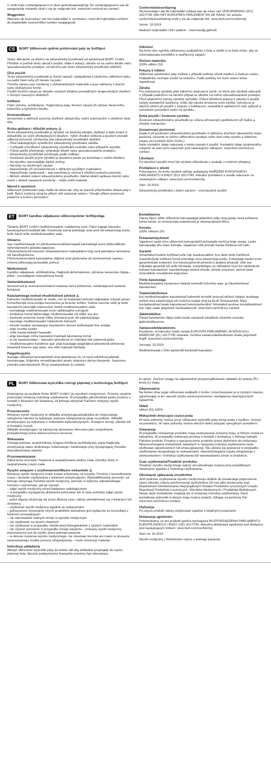U vindt onze contactgegevens in deze gebruiksaanwijzing. De contactgegevens van de aangemelde instantie vindt u via de volgende link: www.bort.com/md-eu-contact.
Weggooien
Wanneer de levensduur van het hulpmiddel is verstreken, moet dit hulpmiddel conform de plaatselijke voorschriften worden weggegooid.
Conformiteitsverklaring
Wij bevestigen dat dit hulpmiddel voldoet aan de eisen van VERORDENING (EU) 2017/745 VAN HET EUROPEES PARLEMENT EN DE RAAD. De actuele conformiteitsverklaring vindt u via de volgende link: www.bort.com/conformity
Versie: 10-2019
Medisch hulpmiddel | Eén patiënt – meervoudig gebruik
CS BORT Silikonové opěrné polstrování paty se SoftSpot
Velice děkujeme za důvěru ve zdravotnický prostředek od společnosti BORT GmbH. Přečtěte si pečlivě tento návod k použití. Máte-li dotazy, obraťte se na svého lékaře nebo specializovaného prodejce, od kterého jste tento zdravotnický prostředek obdrželi.
Účel použití
Tento zdravotnický prostředek je tlumič nárazů / podpatěnka k lokálnímu odlehčení tlaku na zadní části nohy při nárazu na patu.
Tlumiče nárazu jsou vyrobeny z viskoelastických materiálů a jsou nabízeny v ploché nebo skořepinové formě.
Použití tlumičů nárazu je obvykle součástí lékařem prováděných terapeutických ošetření v různých časových obdobích.
Indikace
Patní ostruha, achillodynie, Haglundova pata, tlumení nárazů při artróze hlezenního, kolenního a kyčelního kloubu.
Kontraindikace
Senzorické a oběhové poruchy ošetřené oblasti těla, kožní onemocnění v ošetřené části těla.
Rizika aplikace / důležité pokyny ⚠
Tento zdravotnický prostředek je výrobek na lékařský předpis. Aplikaci a dobu trvání si dohodněte se svým předepisujícím lékařem. Výběr vhodné velikosti a poučení provádí odborný personál, od kterého jste zdravotnický prostředek obdrželi.
– Před radiologickým vyšetřením zdravotnický prostředek odložte.
– V případě znecitlivění zdravotnický prostředek uvolněte nebo případně sejměte.
– Pokud potíže přetrvávají, vyhledejte lékaře nebo specializovaného prodejce.
– Zdravotnický prostředek používejte podle indikací.
– Současné použití jiných výrobků je dovoleno pouze po konzultaci s vaším lékařem.
– Na výrobku neprovádějte žádné změny.
– Nenoste na otevřených ranách.
– Nepoužívejte při nesnášenlivosti s některým použitým materiálem.
– Nepoužívejte opakovaně – tato pomůcka je určena k ošetření jednoho pacienta.
– Během období nošení zdravotnického prostředku: žádná lokální aplikace krémů nebo mastí v oblasti nasazené pomůcky – může zničit materiál.
Návod k navlečení
Silikonové polstrování paty vložte do obuvi tak, aby se tvarově přizpůsobila oblasti paty v botě. Boční zvýšený okraj by přitom měl ukazovat nahoru. Věnujte přitom pozornost pravému a levému provedení.
Odložení
Na konci dne vyjměte silikonovou podpatěnku z boty a uložte ji na čisté místo, aby se minimalizovala znečištění a nepříjemný zápach.
Složení materiálu
100% silikon (SI)
Pokyny k čištění
Silikonové polstrování paty můžete v případě potřeby očistit mýdlem a vlažnou vodou. Podpatěnku nechejte osušit na vzduchu. Podle potřeby lze horní stranu lehce napudrovat.
Záruka
Pro zakoupený výrobek platí zákonná ustanovení země, ve které jste výrobek zakoupili. V případě podezření na záruční případ se obraťte na svého specializovaného prodejce. Před uplatněním záruky výrobek vyčistěte. Pokud přiložené pokyny k návodu k použití nebyly dostatečně dodrženy, může být záruka omezena nebo zaniká. Vyloučeno je záruční plnění při použití v rozporu s indikacemi, nedodržení aplikačních rizik, pokynů a svévolném provedení změn na výrobku.
Doba použití / životnost výrobku
Životnost zdravotnického prostředku je určena přirozeným opotřebením při řádné a vhodné manipulaci.
Oznamovací povinnost
Dojde-li při používání zdravotnického prostředku k vážnému zhoršení zdravotního stavu pacienta, oznamte to svému odbornému prodejci nebo nám coby výrobci a Státnímu ústavu pro kontrolu léčiv (SÚKL).
Naše kontaktní údaje naleznete v tomto návodu k použití. Kontaktní údaje oznámeného subjektu ve vaší zemi naleznete pod následujícím odkazem: www.bort.com/md-eu-contact.
Likvidace
Po ukončení použití musí být výrobek zlikvidován v souladu s místními předpisy.
Prohlášení o shodě
Potvrzujeme, že tento výrobek splňuje požadavky NAŘÍZENÍ EVROPSKÉHO PARLAMENTU A RADY (EU) 2017/745. Aktuální prohlášení o shodě naleznete na následujícím odkazu: www.bort.com/conformity
Stav: 10.2019
Zdravotnický prostředek | Jeden pacient – vícenásobné použití
ET BORT kandluu väljakasve silikoonpolster SoftSpotiga
Täname BORT GmbH meditsiiniseadme usaldamise eest. Palun lugege käesolev kasutusjuhend hoolikalt läbi. Küsimuste korral pöörduge oma arsti või edasimüüja poole, kelle käest selle meditsiiniseadme saite.
Otstarve
See meditsiiniseade on põrutuseleevendi/kannapadi kannalöögil surve piirkondlikuks vähendamiseks jalalaba tagaosas.
Põrutuseleevendi koosneb viskoelastsetest materjalidest ning neid pakutakse lamedana või kausikujulisena.
Põrutuseleevendeid kasutatakse üldjuhul arsti järelevalve all ravimeetmete raames erineva pikkusega perioodide jooksul.
Näidustused
Kandluu väljakasve, ahhillodüünia, Haglundi deformatsioon, põrutuse leevendus hüppe-, põlve-, puusaliigese osteoartroosi korral.
Vastunäidustused
Sensoorsed ja verevarustushäired vastavas keha piirkonnas, nahahaigused vastaval kehaosal.
Kasutamisega seotud ohud/olulised juhised ⚠
Käesolev meditsiiniseade on toode, mis on teatavatel juhtudel väljastatav retsepti alusel. Konsulteerige oma arstiga kasutamise ja kestuse suhtes. Sobiva suuruse valib ja toote kasutamist juhendab eripersonal, kellelt meditsiiniseadme saite.
– eemaldage meditsiiniseade enne radioloogilisi uuringuid
– tundetuse korral lõdvendage meditsiiniseadet või võtke see ära
– kaebuste püsimise korral võtke ühendust arsti või edasimüüjaga
– kasutage meditsiiniseadet näidustuste kohaselt
– muude toodete samaaegne kasutamine üksnes kokkuleppel teie arstiga
– ärge muutke toodet
– mitte kanda lahtistel haavadel
– ärge kasutage mõne kasutatud materjali talumatuse korral
– ei ole taaskasutatav – käesolev abivahend on mõeldud ühe patsiendi jaoks
– meditsiiniseadme kandmise ajal: ärge kasutage paigaldatud abivahendi piirkonnas lokaalselt kreeme ega salve, see võib materjali hävitada
Paigaldusjuhis
Asetage silikoonist kannapolstrid oma jalatsitesse nii, et need sobituksid jalatsite kannaosaga. Külgmine servakõrgendus peaks siinjuures olema ülespoole. Seejuures pöörake parempoolsele (R) ja vasakpoolsele (L) tootele.
Eemaldamine
Päeva lõpus võtke silikoonist kannapadjad jalatsitest välja ning pange need puhtasse kohta hoiule, et minimeerida määrdumist ja ebameeldivaid lõhnu.
Koostis
100% silikoon (SI)
Puhastamisjuhised
Vajadusel saate oma silikoonist kannapolstrit puhastada seebi ja leige veega. Laske kannapadjal õhu käes kuivada. Vajadusel võib pinnale kanda õhukese kihi talki.
Garantii
Omandatud tootele kehtivad selle riigi seadusesätted, kus olete toote hankinud. Garantiinõude kahtluse korral pöörduge oma edasimüüja poole. Puhastage toodet enne garantiinõude esitamist. Kui kasutusjuhendi juhiseid ei järgitud piisavalt, võib see mõjutada garantiid või selle tühistada. Garantiiõigus on välistatud muul kui näidustuste kohasel kasutamisel, kasutamisega seotud ohtude, juhiste eiramisel, samuti toote omavoliliste muudatuste tegemisel.
Toote kasutusiga
Meditsiiniseadme kasutusea määrab loomulik kulumine asja- ja nõuetekohasel kasutamisel.
Teatamiskohustus
Kui meditsiiniseadme kasutamisel halveneb tervislik seisund olulisel määral, teavitage sellest oma edasimüüjat või meid kui tootjat ning ka Eesti Terviseametit. Meie kontaktandmed leiate käesolevast kasutusjuhendist. Nimetatud asutuse kontaktandmed teie riigis saate järgmiselt veebiaadressilt: www.bort.com/md-eu-contact.
Jäätmekäitlus
Pärast kasutamise lõppu tuleb toode vastavalt kohalikele nõuetele suunata jäätmekäitlusesse.
Vastavusdeklaratsiooni
Kinnitame, et käesolev toode vastab EUROOPA PARLAMENDI JA NÕUKOGU MÄÄRUSE (EL) 2017/745 nõuetele. Kehtiva vastavusdeklaratsiooni leiate järgmiselt lingilt: www.bort.com/conformity
Seisuga: 10.2019
Meditsiiniseade | Ühel patsiendil korduvalt kasutatav
PL BORT Silikonowa wyściółka ostrogi piętowej z technologią SoftSpot
Dziękujemy za zaufanie firmie BORT GmbH i jej wyrobom medycznym. Prosimy uważnie przeczytać niniejszą instrukcję użytkowania. W przypadku jakichkolwiek pytań prosimy o kontakt z lekarzem lub dostawcą, od którego otrzymali Państwo niniejszy wyrób medyczny.
Przeznaczenie
Niniejszy wyrób medyczny to wkładka amortyzująca/podpiętka do miejscowego odciążenia nacisku na tyłostopie podczas następowania piętą na podłoże. Wkładki amortyzujące są wykonane z materiałów lepkosprężystych. Dostępne wersje: płaskie lub w kształcie muszli.
Wkładki amortyzujące są zazwyczaj stosowane okresowo jako uzupełnienie prowadzonego przez lekarza procesu leczenia.
Wskazania
Ostroga piętowa, zespół bólowy ścięgna Achillesa (achillodynia), pięta Haglunda, amortyzacja stawu skokowego, kolanowego i biodrowego przy występującej chorobie zwyrodnieniowej stawów.
Przeciwwskazania
Zaburzenia czuciowe i krążenia w zaopatrywanej okolicy ciała, choroby skóry w zaopatrywanej części ciała.
Ryzyko związane z użytkowaniem/Ważne wskazówki ⚠
Niniejszy wyrób medyczny może zostać przepisany na receptę. Prosimy o konsultowanie czasu i sposobu użytkowania z lekarzem przepisującym. Wykwalifikowany personel, od którego otrzymają Państwo wyrób medyczny, pomoże w wyborze odpowiedniego rozmiaru i poinstruuje, jak go używać.
– zdjąć wyrób medyczny przed badaniem radiologicznym
– w przypadku wystąpienia drętwienia poluzować lub w razie potrzeby zdjąć wyrób medyczny
– jeżeli objawy utrzymują się przez dłuższy czas, należy skontaktować się z lekarzem lub dostawcą
– użytkować wyrób medyczny zgodnie ze wskazaniami
– jednoczesne stosowanie innych produktów dozwolone jest wyłącznie po konsultacji z lekarzem prowadzącym
– nie wprowadzać żadnych zmian w wyrobie medycznym
– nie użytkować na ranach otwartych
– nie użytkować w przypadku nietolerancji któregokolwiek z użytych materiałów
– nie używać ponownie w przypadku innego pacjenta – niniejszy wyrób medyczny przeznaczony jest do użytku przez jednego pacjenta
– w okresie noszenia wyrobu medycznego: nie stosować kremów ani maści w obszarze zastosowanego środka pomocy ortopedycznej – może zniszczyć materiał
Instrukcja zakładania
Włożyć silikonowe wyściółki pięty do butów, tak aby dokładnie przylegały do części piętowej buta. Boczne podwyższone krawędzie powinny być skierowane
ku górze. Zwrócić uwagę na odpowiednie przyporządkowanie wkładek do prawej (R) i lewej (L) stopy.
Zdejmowanie
Na koniec dnia wyjąć silikonowe podpiętki z butów i przechowywać je w czystym miejscu, ograniczając w ten sposób ryzyko zanieczyszczenia i wystąpienia nieprzyjemnych zapachów.
Skład
silikon (SI) 100%
Wskazówki dotyczące czyszczenia
W razie potrzeby można umyć silikonowe wyściółki pięty letnią wodą z mydłem. Suszyć na powietrzu. W razie potrzeby można wierzch lekko posypać specjalnym proszkiem.
Gwarancja
W przypadku niniejszego produktu mają zastosowanie przepisy kraju, w którym został on zakupiony. W przypadku reklamacji prosimy o kontakt z dostawcą, u którego zakupili Państwo produkt. Prosimy o wyczyszczenie produktu przed złożeniem do reklamacji. Nieprzestrzeganie wskazówek zawartych w niniejszej instrukcji użytkowania może skutkować ograniczeniem lub utratą gwarancji. Nie udziela się gwarancji w przypadku użytkowania niezgodnego ze wskazaniami, nieprzestrzegania ryzyka związanego z zastosowaniem i instrukcji użytkowania lub wprowadzania zmian w produkcie.
Czas użytkowania/Trwałość produktu
Trwałość wyrobu medycznego zależy od naturalnego zużycia przy prawidłowym stosowaniu zgodnie z instrukcją użytkowania.
Obowiązek zgłaszania incydentów
Jeśli podczas użytkowania wyrobu medycznego dojdzie do poważnego pogorszenia stanu zdrowia, należy poinformować dystrybutora lub nas jako producenta oraz Departament Monitorowania Niepożądanych Działań Produktów Leczniczych Urzędu Rejestracji Produktów Leczniczych, Wyrobów Medycznych i Produktów Biobójczych.
Nasze dane kontaktowe znajdują się w niniejszej instrukcji użytkowania. Dane kontaktowe jednostki w danym kraju można znaleźć, klikając na poniższy link: www.bort.com/md-eu-contact.
Utylizacja
Po użyciu produkt należy zutylizować zgodnie z lokalnymi przepisami.
Deklaracja zgodności
Potwierdzamy, że ten produkt spełnia wymagania ROZPORZĄDZENIA PARLAMENTU EUROPEJSKIEGO I RADY (UE) 2017/745. Aktualna deklaracja zgodności jest dostępna pod następującym linkiem: www.bort.com/conformity
Stan na: 10.2019
Wyrób medyczny | Wielokrotne użycie u jednego pacjenta